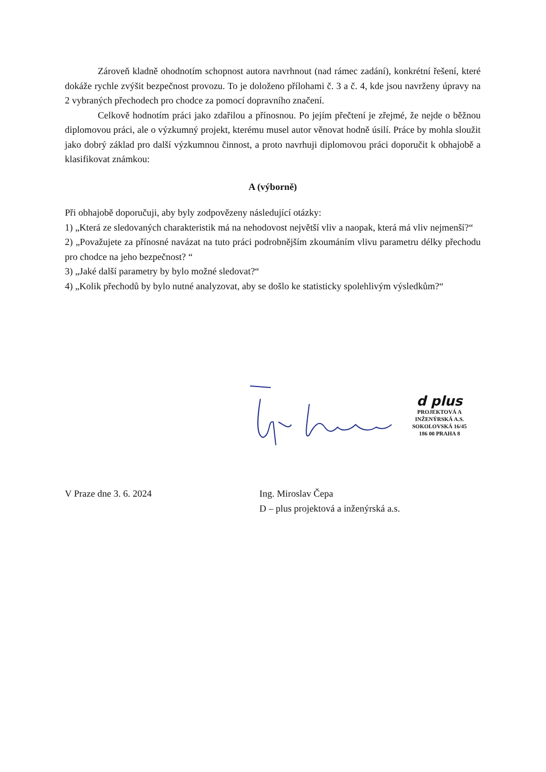Zároveň kladně ohodnotím schopnost autora navrhnout (nad rámec zadání), konkrétní řešení, které dokáže rychle zvýšit bezpečnost provozu. To je doloženo přílohami č. 3 a č. 4, kde jsou navrženy úpravy na 2 vybraných přechodech pro chodce za pomocí dopravního značení.
Celkově hodnotím práci jako zdařilou a přínosnou. Po jejím přečtení je zřejmé, že nejde o běžnou diplomovou práci, ale o výzkumný projekt, kterému musel autor věnovat hodně úsilí. Práce by mohla sloužit jako dobrý základ pro další výzkumnou činnost, a proto navrhuji diplomovou práci doporučit k obhajobě a klasifikovat známkou:
A (výborně)
Při obhajobě doporučuji, aby byly zodpovězeny následující otázky:
1) „Která ze sledovaných charakteristik má na nehodovost největší vliv a naopak, která má vliv nejmenší?“
2) „Považujete za přínosné navázat na tuto práci podrobnějším zkoumáním vlivu parametru délky přechodu pro chodce na jeho bezpečnost? “
3) „Jaké další parametry by bylo možné sledovat?“
4) „Kolik přechodů by bylo nutné analyzovat, aby se došlo ke statisticky spolehlivým výsledkům?“
d plus
PROJEKTOVÁ A INŽENÝRSKÁ A.S.
SOKOLOVSKÁ 16/45
186 00 PRAHA 8
V Praze dne 3. 6. 2024 Ing. Miroslav Čepa
D – plus projektová a inženýrská a.s.